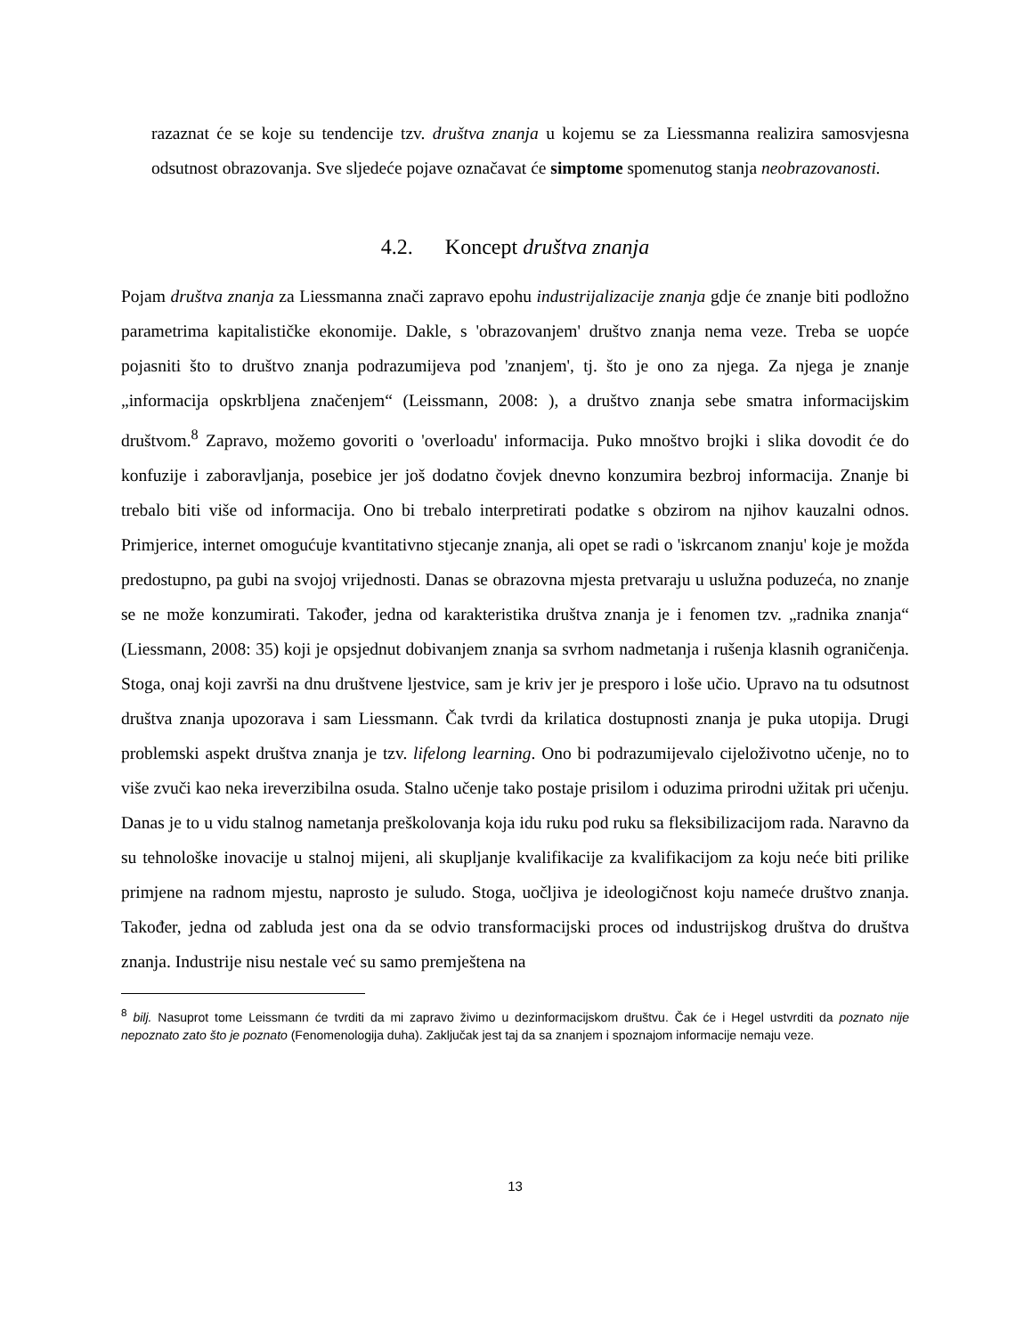razaznat će se koje su tendencije tzv. društva znanja u kojemu se za Liessmanna realizira samosvjesna odsutnost obrazovanja. Sve sljedeće pojave označavat će simptome spomenutog stanja neobrazovanosti.
4.2. Koncept društva znanja
Pojam društva znanja za Liessmanna znači zapravo epohu industrijalizacije znanja gdje će znanje biti podložno parametrima kapitalističke ekonomije. Dakle, s 'obrazovanjem' društvo znanja nema veze. Treba se uopće pojasniti što to društvo znanja podrazumijeva pod 'znanjem', tj. što je ono za njega. Za njega je znanje „informacija opskrbljena značenjem“ (Leissmann, 2008: ), a društvo znanja sebe smatra informacijskim društvom.<sup>8</sup> Zapravo, možemo govoriti o 'overloadu' informacija. Puko mnoštvo brojki i slika dovodit će do konfuzije i zaboravljanja, posebice jer još dodatno čovjek dnevno konzumira bezbroj informacija. Znanje bi trebalo biti više od informacija. Ono bi trebalo interpretirati podatke s obzirom na njihov kauzalni odnos. Primjerice, internet omogućuje kvantitativno stjecanje znanja, ali opet se radi o 'iskrcanom znanju' koje je možda predostupno, pa gubi na svojoj vrijednosti. Danas se obrazovna mjesta pretvaraju u uslužna poduzeća, no znanje se ne može konzumirati. Također, jedna od karakteristika društva znanja je i fenomen tzv. „radnika znanja“ (Liessmann, 2008: 35) koji je opsjednut dobivanjem znanja sa svrhom nadmetanja i rušenja klasnih ograničenja. Stoga, onaj koji završi na dnu društvene ljestvice, sam je kriv jer je presporo i loše učio. Upravo na tu odsutnost društva znanja upozorava i sam Liessmann. Čak tvrdi da krilatica dostupnosti znanja je puka utopija. Drugi problemski aspekt društva znanja je tzv. lifelong learning. Ono bi podrazumijevalo cijeloživotno učenje, no to više zvuči kao neka ireverzibilna osuda. Stalno učenje tako postaje prisilom i oduzima prirodni užitak pri učenju. Danas je to u vidu stalnog nametanja preškolovanja koja idu ruku pod ruku sa fleksibilizacijom rada. Naravno da su tehnološke inovacije u stalnoj mijeni, ali skupljanje kvalifikacije za kvalifikacijom za koju neće biti prilike primjene na radnom mjestu, naprosto je suludo. Stoga, uočljiva je ideologičnost koju nameće društvo znanja. Također, jedna od zabluda jest ona da se odvio transformacijski proces od industrijskog društva do društva znanja. Industrije nisu nestale već su samo premještena na
<sup>8</sup> bilj. Nasuprot tome Leissmann će tvrditi da mi zapravo živimo u dezinformacijskom društvu. Čak će i Hegel ustvrditi da poznato nije nepoznato zato što je poznato (Fenomenologija duha). Zaključak jest taj da sa znanjem i spoznajom informacije nemaju veze.
13